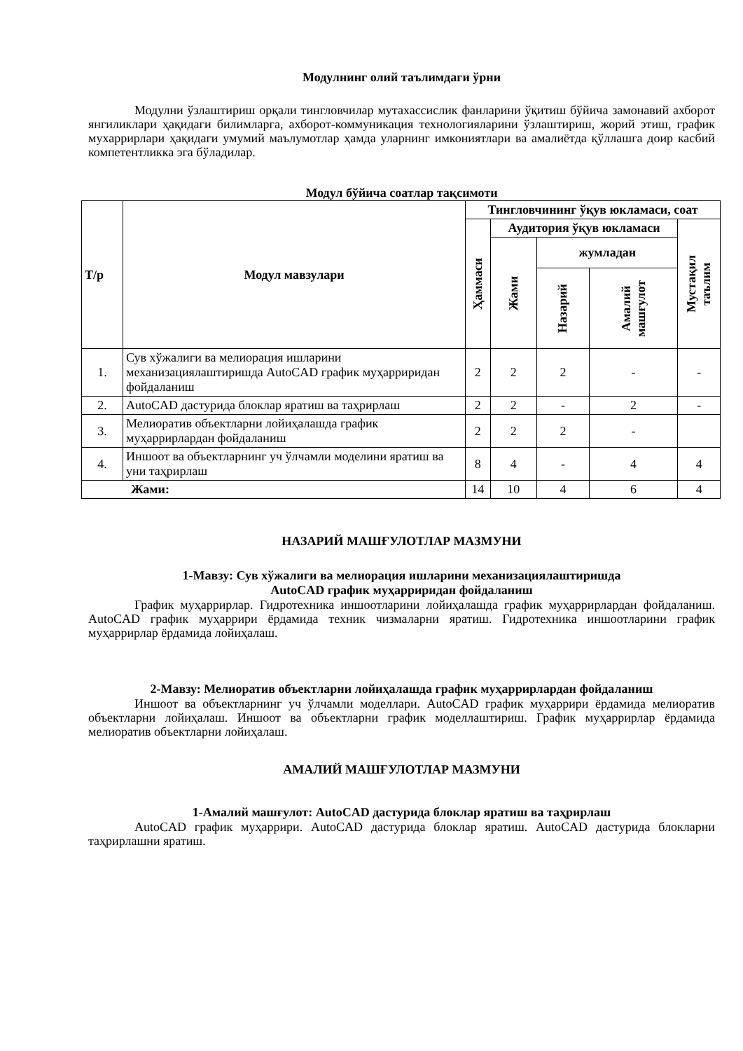Модулнинг олий таълимдаги ўрни
Модулни ўзлаштириш орқали тингловчилар мутахассислик фанларини ўқитиш бўйича замонавий ахборот янгиликлари ҳақидаги билимларга, ахборот-коммуникация технологияларини ўзлаштириш, жорий этиш, график мухаррирлари ҳақидаги умумий маълумотлар ҳамда уларнинг имкониятлари ва амалиётда қўллашга доир касбий компетентликка эга бўладилар.
Модул бўйича соатлар тақсимоти
| Т/р | Модул мавзулари | Тингловчининг ўқув юкламаси, соат | | | | |
| --- | --- | --- | --- | --- | --- | --- |
| | | Ҳаммаси | Аудитория ўқув юкламаси | | | Мустақил таълим |
| | | | Жами | жумладан | | |
| | | | | Назарий | Амалий машғулот | |
| 1. | Сув хўжалиги ва мелиорация ишларини механизациялаштиришда AutoCAD график муҳарриридан фойдаланиш | 2 | 2 | 2 | - | - |
| 2. | AutoCAD дастурида блоклар яратиш ва таҳрирлаш | 2 | 2 | - | 2 | - |
| 3. | Мелиоратив объектларни лойиҳалашда график муҳаррирлардан фойдаланиш | 2 | 2 | 2 | - | |
| 4. | Иншоот ва объектларнинг уч ўлчамли моделини яратиш ва уни таҳрирлаш | 8 | 4 | - | 4 | 4 |
| Жами: | | 14 | 10 | 4 | 6 | 4 |
НАЗАРИЙ МАШҒУЛОТЛАР МАЗМУНИ
1-Мавзу: Сув хўжалиги ва мелиорация ишларини механизациялаштиришда
AutoCAD график муҳарриридан фойдаланиш
График муҳаррирлар. Гидротехника иншоотларини лойиҳалашда график муҳаррирлардан фойдаланиш. AutoCAD график муҳаррири ёрдамида техник чизмаларни яратиш. Гидротехника иншоотларини график муҳаррирлар ёрдамида лойиҳалаш.
2-Мавзу: Мелиоратив объектларни лойиҳалашда график муҳаррирлардан фойдаланиш
Иншоот ва объектларнинг уч ўлчамли моделлари. AutoCAD график муҳаррири ёрдамида мелиоратив объектларни лойиҳалаш. Иншоот ва объектларни график моделлаштириш. График муҳаррирлар ёрдамида мелиоратив объектларни лойиҳалаш.
АМАЛИЙ МАШҒУЛОТЛАР МАЗМУНИ
1-Амалий машғулот: AutoCAD дастурида блоклар яратиш ва таҳрирлаш
AutoCAD график муҳаррири. AutoCAD дастурида блоклар яратиш. AutoCAD дастурида блокларни таҳрирлашни яратиш.